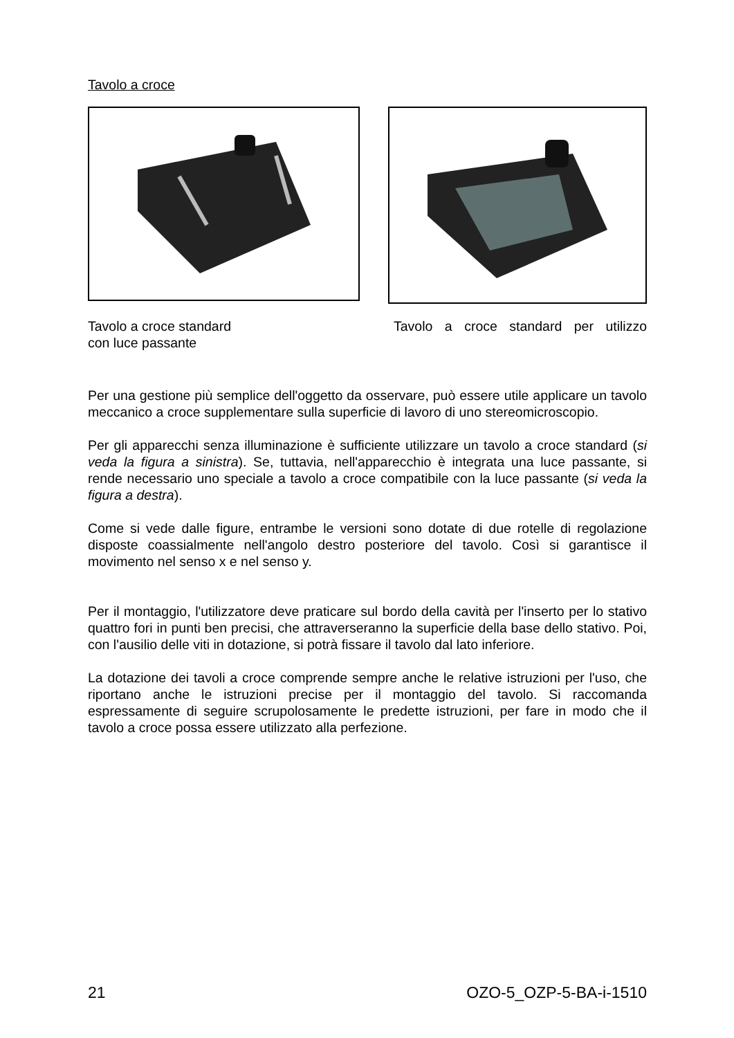Tavolo a croce
Tavolo a croce standard
con luce passante
Tavolo a croce standard per utilizzo
Per una gestione più semplice dell'oggetto da osservare, può essere utile applicare un tavolo meccanico a croce supplementare sulla superficie di lavoro di uno stereomicroscopio.
Per gli apparecchi senza illuminazione è sufficiente utilizzare un tavolo a croce standard (si veda la figura a sinistra). Se, tuttavia, nell'apparecchio è integrata una luce passante, si rende necessario uno speciale a tavolo a croce compatibile con la luce passante (si veda la figura a destra).
Come si vede dalle figure, entrambe le versioni sono dotate di due rotelle di regolazione disposte coassialmente nell'angolo destro posteriore del tavolo. Così si garantisce il movimento nel senso x e nel senso y.
Per il montaggio, l'utilizzatore deve praticare sul bordo della cavità per l'inserto per lo stativo quattro fori in punti ben precisi, che attraverseranno la superficie della base dello stativo. Poi, con l'ausilio delle viti in dotazione, si potrà fissare il tavolo dal lato inferiore.
La dotazione dei tavoli a croce comprende sempre anche le relative istruzioni per l'uso, che riportano anche le istruzioni precise per il montaggio del tavolo. Si raccomanda espressamente di seguire scrupolosamente le predette istruzioni, per fare in modo che il tavolo a croce possa essere utilizzato alla perfezione.
21 OZO-5_OZP-5-BA-i-1510